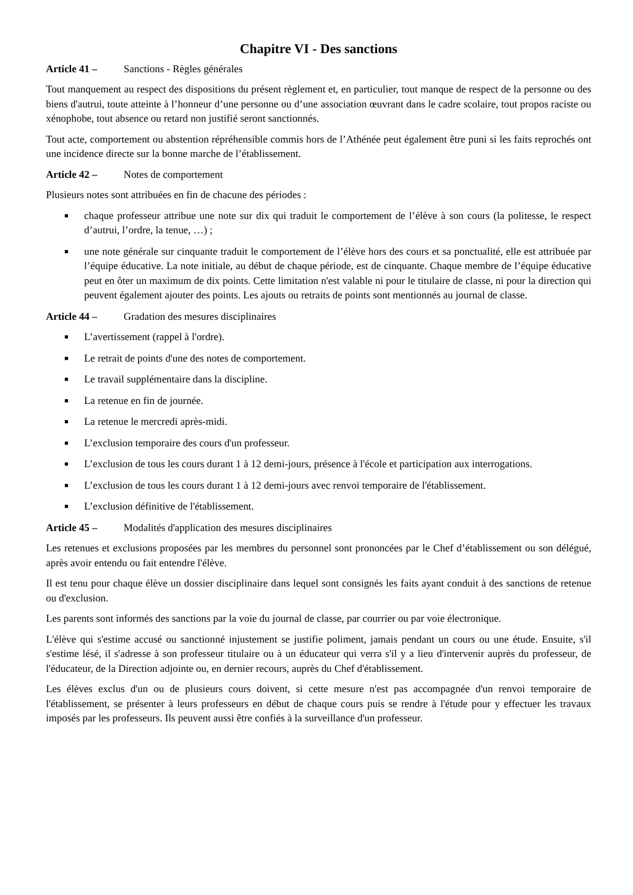Chapitre VI - Des sanctions
Article 41 – Sanctions - Règles générales
Tout manquement au respect des dispositions du présent règlement et, en particulier, tout manque de respect de la personne ou des biens d'autrui, toute atteinte à l’honneur d’une personne ou d’une association œuvrant dans le cadre scolaire, tout propos raciste ou xénophobe, tout absence ou retard non justifié seront sanctionnés.
Tout acte, comportement ou abstention répréhensible commis hors de l’Athénée peut également être puni si les faits reprochés ont une incidence directe sur la bonne marche de l’établissement.
Article 42 – Notes de comportement
Plusieurs notes sont attribuées en fin de chacune des périodes :
■ chaque professeur attribue une note sur dix qui traduit le comportement de l’élève à son cours (la politesse, le respect d’autrui, l’ordre, la tenue, …) ;
■ une note générale sur cinquante traduit le comportement de l’élève hors des cours et sa ponctualité, elle est attribuée par l’équipe éducative. La note initiale, au début de chaque période, est de cinquante. Chaque membre de l’équipe éducative peut en ôter un maximum de dix points. Cette limitation n'est valable ni pour le titulaire de classe, ni pour la direction qui peuvent également ajouter des points. Les ajouts ou retraits de points sont mentionnés au journal de classe.
Article 44 – Gradation des mesures disciplinaires
■ L’avertissement (rappel à l'ordre).
■ Le retrait de points d'une des notes de comportement.
■ Le travail supplémentaire dans la discipline.
■ La retenue en fin de journée.
■ La retenue le mercredi après-midi.
■ L’exclusion temporaire des cours d'un professeur.
■ L’exclusion de tous les cours durant 1 à 12 demi-jours, présence à l'école et participation aux interrogations.
■ L’exclusion de tous les cours durant 1 à 12 demi-jours avec renvoi temporaire de l'établissement.
■ L’exclusion définitive de l'établissement.
Article 45 – Modalités d'application des mesures disciplinaires
Les retenues et exclusions proposées par les membres du personnel sont prononcées par le Chef d’établissement ou son délégué, après avoir entendu ou fait entendre l'élève.
Il est tenu pour chaque élève un dossier disciplinaire dans lequel sont consignés les faits ayant conduit à des sanctions de retenue ou d'exclusion.
Les parents sont informés des sanctions par la voie du journal de classe, par courrier ou par voie électronique.
L'élève qui s'estime accusé ou sanctionné injustement se justifie poliment, jamais pendant un cours ou une étude. Ensuite, s'il s'estime lésé, il s'adresse à son professeur titulaire ou à un éducateur qui verra s'il y a lieu d'intervenir auprès du professeur, de l'éducateur, de la Direction adjointe ou, en dernier recours, auprès du Chef d'établissement.
Les élèves exclus d'un ou de plusieurs cours doivent, si cette mesure n'est pas accompagnée d'un renvoi temporaire de l'établissement, se présenter à leurs professeurs en début de chaque cours puis se rendre à l'étude pour y effectuer les travaux imposés par les professeurs. Ils peuvent aussi être confiés à la surveillance d'un professeur.